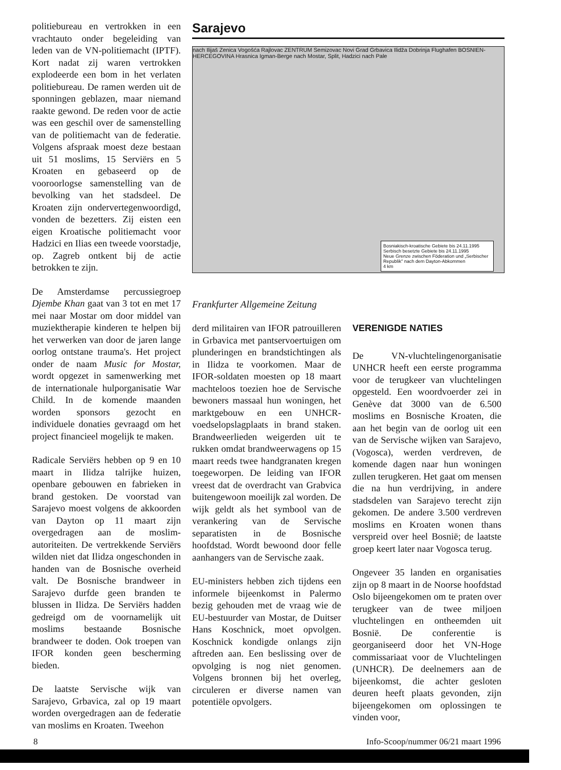politiebureau en vertrokken in een vrachtauto onder begeleiding van leden van de VN-politiemacht (IPTF). Kort nadat zij waren vertrokken explodeerde een bom in het verlaten politiebureau. De ramen werden uit de sponningen geblazen, maar niemand raakte gewond. De reden voor de actie was een geschil over de samenstelling van de politiemacht van de federatie. Volgens afspraak moest deze bestaan uit 51 moslims, 15 Serviërs en 5 Kroaten en gebaseerd op de vooroorlogse samenstelling van de bevolking van het stadsdeel. De Kroaten zijn ondervertegenwoordigd, vonden de bezetters. Zij eisten een eigen Kroatische politiemacht voor Hadzici en Ilias een tweede voorstadje, op. Zagreb ontkent bij de actie betrokken te zijn.
De Amsterdamse percussiegroep Djembe Khan gaat van 3 tot en met 17 mei naar Mostar om door middel van muziektherapie kinderen te helpen bij het verwerken van door de jaren lange oorlog ontstane trauma's. Het project onder de naam Music for Mostar, wordt opgezet in samenwerking met de internationale hulporganisatie War Child. In de komende maanden worden sponsors gezocht en individuele donaties gevraagd om het project financieel mogelijk te maken.
Radicale Serviërs hebben op 9 en 10 maart in Ilidza talrijke huizen, openbare gebouwen en fabrieken in brand gestoken. De voorstad van Sarajevo moest volgens de akkoorden van Dayton op 11 maart zijn overgedragen aan de moslim-autoriteiten. De vertrekkende Serviërs wilden niet dat Ilidza ongeschonden in handen van de Bosnische overheid valt. De Bosnische brandweer in Sarajevo durfde geen branden te blussen in Ilidza. De Serviërs hadden gedreigd om de voornamelijk uit moslims bestaande Bosnische brandweer te doden. Ook troepen van IFOR konden geen bescherming bieden.
De laatste Servische wijk van Sarajevo, Grbavica, zal op 19 maart worden overgedragen aan de federatie van moslims en Kroaten. Tweehon
Sarajevo
nach Ilijaš Zenica Vogošća Rajlovac ZENTRUM Semizovac Novi Grad Grbavica Ilidža Dobrinja Flughafen BOSNIEN-HERCEGOVINA Hrasnica Igman-Berge nach Mostar, Split, Hadzici nach Pale
Bosniakisch-kroatische Gebiete bis 24.11.1995
Serbisch besetzte Gebiete bis 24.11.1995
Neue Grenze zwischen Föderation und „Serbischer Republik" nach dem Dayton-Abkommen
4 km
Frankfurter Allgemeine Zeitung
derd militairen van IFOR patrouilleren in Grbavica met pantservoertuigen om plunderingen en brandstichtingen als in Ilidza te voorkomen. Maar de IFOR-soldaten moesten op 18 maart machteloos toezien hoe de Servische bewoners massaal hun woningen, het marktgebouw en een UNHCR-voedselopslagplaats in brand staken. Brandweerlieden weigerden uit te rukken omdat brandweerwagens op 15 maart reeds twee handgranaten kregen toegeworpen. De leiding van IFOR vreest dat de overdracht van Grabvica buitengewoon moeilijk zal worden. De wijk geldt als het symbool van de verankering van de Servische separatisten in de Bosnische hoofdstad. Wordt bewoond door felle aanhangers van de Servische zaak.
EU-ministers hebben zich tijdens een informele bijeenkomst in Palermo bezig gehouden met de vraag wie de EU-bestuurder van Mostar, de Duitser Hans Koschnick, moet opvolgen. Koschnick kondigde onlangs zijn aftreden aan. Een beslissing over de opvolging is nog niet genomen. Volgens bronnen bij het overleg, circuleren er diverse namen van potentiële opvolgers.
VERENIGDE NATIES
De VN-vluchtelingenorganisatie UNHCR heeft een eerste programma voor de terugkeer van vluchtelingen opgesteld. Een woordvoerder zei in Genève dat 3000 van de 6.500 moslims en Bosnische Kroaten, die aan het begin van de oorlog uit een van de Servische wijken van Sarajevo, (Vogosca), werden verdreven, de komende dagen naar hun woningen zullen terugkeren. Het gaat om mensen die na hun verdrijving, in andere stadsdelen van Sarajevo terecht zijn gekomen. De andere 3.500 verdreven moslims en Kroaten wonen thans verspreid over heel Bosnië; de laatste groep keert later naar Vogosca terug.
Ongeveer 35 landen en organisaties zijn op 8 maart in de Noorse hoofdstad Oslo bijeengekomen om te praten over terugkeer van de twee miljoen vluchtelingen en ontheemden uit Bosnië. De conferentie is georganiseerd door het VN-Hoge commissariaat voor de Vluchtelingen (UNHCR). De deelnemers aan de bijeenkomst, die achter gesloten deuren heeft plaats gevonden, zijn bijeengekomen om oplossingen te vinden voor,
8 Info-Scoop/nummer 06/21 maart 1996